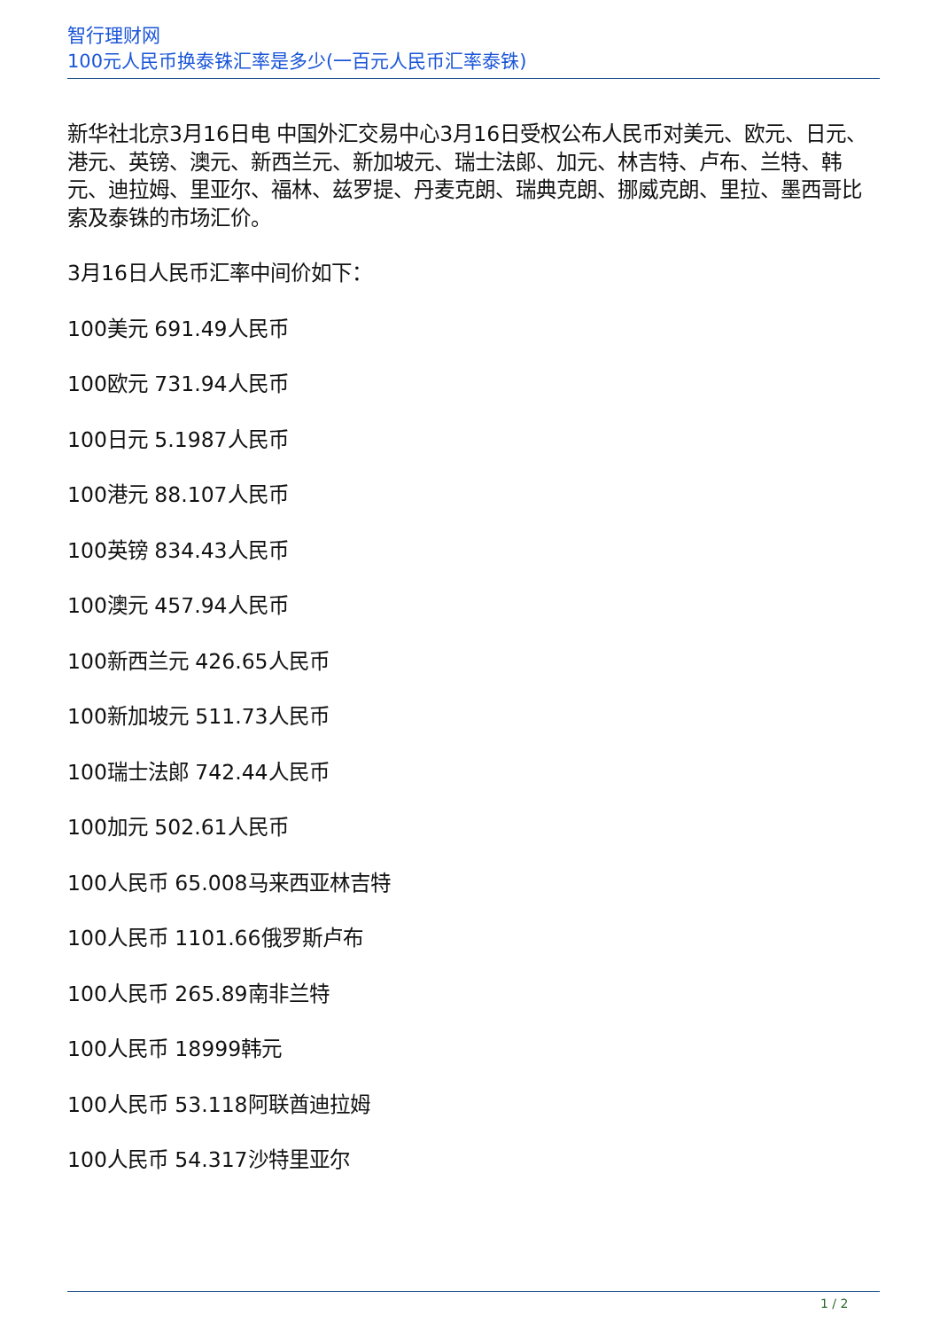智行理财网
100元人民币换泰铢汇率是多少(一百元人民币汇率泰铢)
新华社北京3月16日电 中国外汇交易中心3月16日受权公布人民币对美元、欧元、日元、港元、英镑、澳元、新西兰元、新加坡元、瑞士法郎、加元、林吉特、卢布、兰特、韩元、迪拉姆、里亚尔、福林、兹罗提、丹麦克朗、瑞典克朗、挪威克朗、里拉、墨西哥比索及泰铢的市场汇价。
3月16日人民币汇率中间价如下：
100美元 691.49人民币
100欧元 731.94人民币
100日元 5.1987人民币
100港元 88.107人民币
100英镑 834.43人民币
100澳元 457.94人民币
100新西兰元 426.65人民币
100新加坡元 511.73人民币
100瑞士法郎 742.44人民币
100加元 502.61人民币
100人民币 65.008马来西亚林吉特
100人民币 1101.66俄罗斯卢布
100人民币 265.89南非兰特
100人民币 18999韩元
100人民币 53.118阿联酋迪拉姆
100人民币 54.317沙特里亚尔
1 / 2